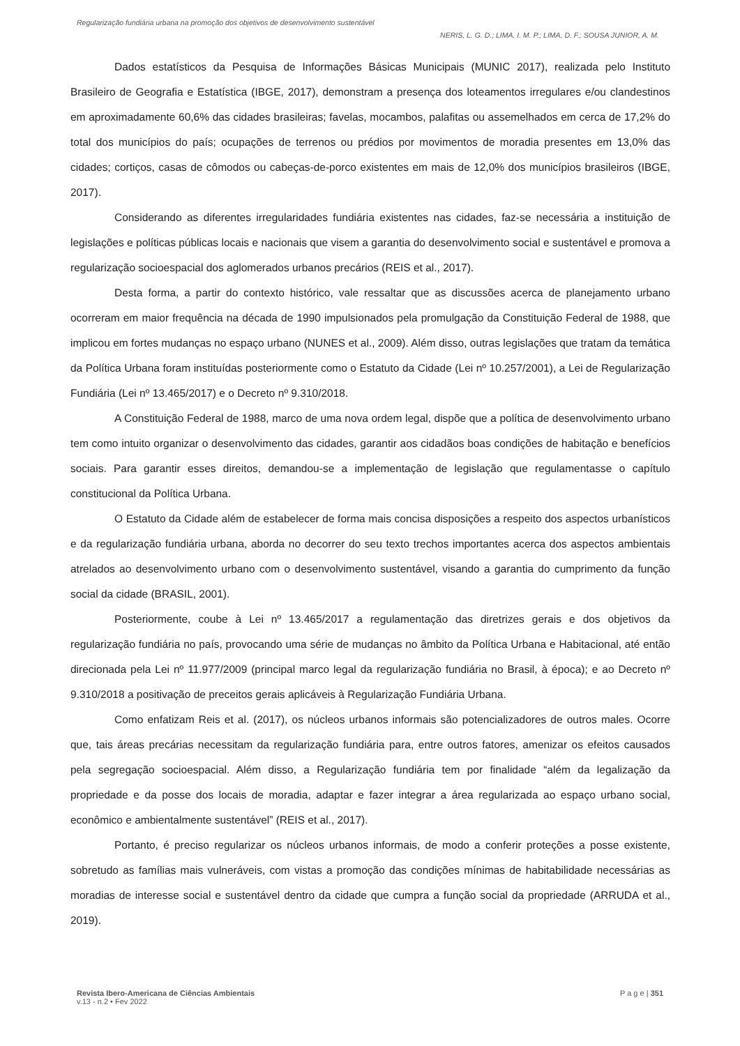Regularização fundiária urbana na promoção dos objetivos de desenvolvimento sustentável
NERIS, L. G. D.; LIMA, I. M. P.; LIMA, D. F.; SOUSA JUNIOR, A. M.
Dados estatísticos da Pesquisa de Informações Básicas Municipais (MUNIC 2017), realizada pelo Instituto Brasileiro de Geografia e Estatística (IBGE, 2017), demonstram a presença dos loteamentos irregulares e/ou clandestinos em aproximadamente 60,6% das cidades brasileiras; favelas, mocambos, palafitas ou assemelhados em cerca de 17,2% do total dos municípios do país; ocupações de terrenos ou prédios por movimentos de moradia presentes em 13,0% das cidades; cortiços, casas de cômodos ou cabeças-de-porco existentes em mais de 12,0% dos municípios brasileiros (IBGE, 2017).
Considerando as diferentes irregularidades fundiária existentes nas cidades, faz-se necessária a instituição de legislações e políticas públicas locais e nacionais que visem a garantia do desenvolvimento social e sustentável e promova a regularização socioespacial dos aglomerados urbanos precários (REIS et al., 2017).
Desta forma, a partir do contexto histórico, vale ressaltar que as discussões acerca de planejamento urbano ocorreram em maior frequência na década de 1990 impulsionados pela promulgação da Constituição Federal de 1988, que implicou em fortes mudanças no espaço urbano (NUNES et al., 2009). Além disso, outras legislações que tratam da temática da Política Urbana foram instituídas posteriormente como o Estatuto da Cidade (Lei nº 10.257/2001), a Lei de Regularização Fundiária (Lei nº 13.465/2017) e o Decreto nº 9.310/2018.
A Constituição Federal de 1988, marco de uma nova ordem legal, dispõe que a política de desenvolvimento urbano tem como intuito organizar o desenvolvimento das cidades, garantir aos cidadãos boas condições de habitação e benefícios sociais. Para garantir esses direitos, demandou-se a implementação de legislação que regulamentasse o capítulo constitucional da Política Urbana.
O Estatuto da Cidade além de estabelecer de forma mais concisa disposições a respeito dos aspectos urbanísticos e da regularização fundiária urbana, aborda no decorrer do seu texto trechos importantes acerca dos aspectos ambientais atrelados ao desenvolvimento urbano com o desenvolvimento sustentável, visando a garantia do cumprimento da função social da cidade (BRASIL, 2001).
Posteriormente, coube à Lei nº 13.465/2017 a regulamentação das diretrizes gerais e dos objetivos da regularização fundiária no país, provocando uma série de mudanças no âmbito da Política Urbana e Habitacional, até então direcionada pela Lei nº 11.977/2009 (principal marco legal da regularização fundiária no Brasil, à época); e ao Decreto nº 9.310/2018 a positivação de preceitos gerais aplicáveis à Regularização Fundiária Urbana.
Como enfatizam Reis et al. (2017), os núcleos urbanos informais são potencializadores de outros males. Ocorre que, tais áreas precárias necessitam da regularização fundiária para, entre outros fatores, amenizar os efeitos causados pela segregação socioespacial. Além disso, a Regularização fundiária tem por finalidade “além da legalização da propriedade e da posse dos locais de moradia, adaptar e fazer integrar a área regularizada ao espaço urbano social, econômico e ambientalmente sustentável” (REIS et al., 2017).
Portanto, é preciso regularizar os núcleos urbanos informais, de modo a conferir proteções a posse existente, sobretudo as famílias mais vulneráveis, com vistas a promoção das condições mínimas de habitabilidade necessárias as moradias de interesse social e sustentável dentro da cidade que cumpra a função social da propriedade (ARRUDA et al., 2019).
Revista Ibero-Americana de Ciências Ambientais
v.13 - n.2 • Fev 2022
P a g e | 351